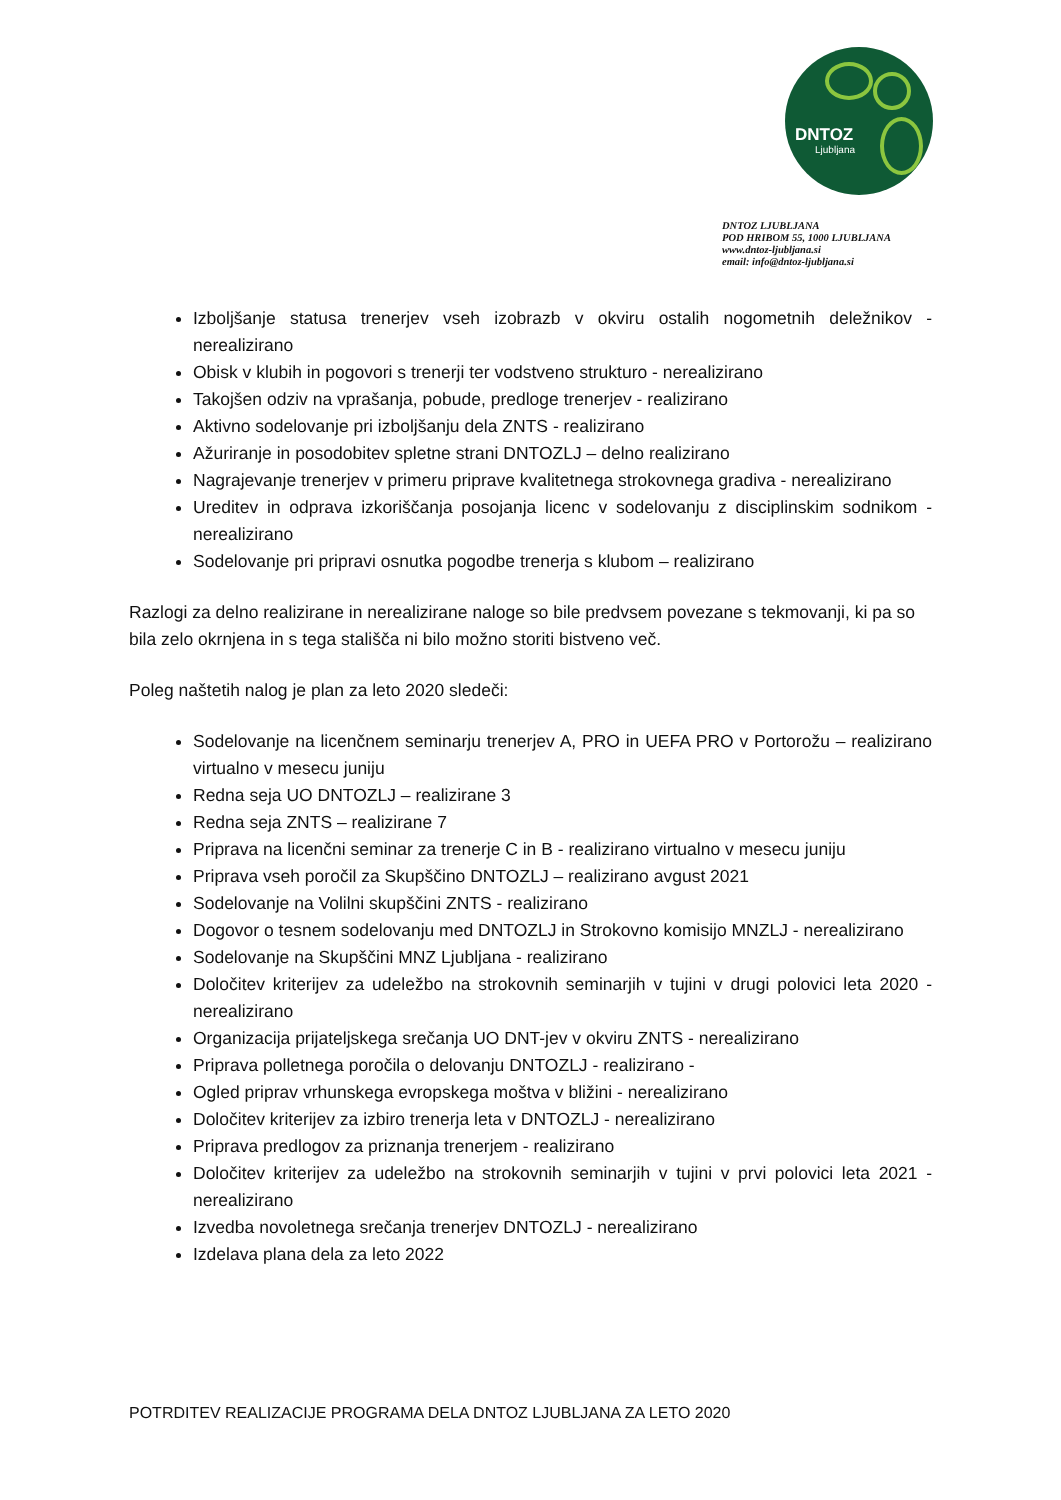DNTOZ
Ljubljana
DNTOZ LJUBLJANA
POD HRIBOM 55, 1000 LJUBLJANA
www.dntoz-ljubljana.si
email: info@dntoz-ljubljana.si
Izboljšanje statusa trenerjev vseh izobrazb v okviru ostalih nogometnih deležnikov - nerealizirano
Obisk v klubih in pogovori s trenerji ter vodstveno strukturo - nerealizirano
Takojšen odziv na vprašanja, pobude, predloge trenerjev - realizirano
Aktivno sodelovanje pri izboljšanju dela ZNTS - realizirano
Ažuriranje in posodobitev spletne strani DNTOZLJ – delno realizirano
Nagrajevanje trenerjev v primeru priprave kvalitetnega strokovnega gradiva - nerealizirano
Ureditev in odprava izkoriščanja posojanja licenc v sodelovanju z disciplinskim sodnikom - nerealizirano
Sodelovanje pri pripravi osnutka pogodbe trenerja s klubom – realizirano
Razlogi za delno realizirane in nerealizirane naloge so bile predvsem povezane s tekmovanji, ki pa so bila zelo okrnjena in s tega stališča ni bilo možno storiti bistveno več.
Poleg naštetih nalog je plan za leto 2020 sledeči:
Sodelovanje na licenčnem seminarju trenerjev A, PRO in UEFA PRO v Portorožu – realizirano virtualno v mesecu juniju
Redna seja UO DNTOZLJ – realizirane 3
Redna seja ZNTS – realizirane 7
Priprava na licenčni seminar za trenerje C in B - realizirano virtualno v mesecu juniju
Priprava vseh poročil za Skupščino DNTOZLJ – realizirano avgust 2021
Sodelovanje na Volilni skupščini ZNTS - realizirano
Dogovor o tesnem sodelovanju med DNTOZLJ in Strokovno komisijo MNZLJ - nerealizirano
Sodelovanje na Skupščini MNZ Ljubljana - realizirano
Določitev kriterijev za udeležbo na strokovnih seminarjih v tujini v drugi polovici leta 2020 - nerealizirano
Organizacija prijateljskega srečanja UO DNT-jev v okviru ZNTS - nerealizirano
Priprava polletnega poročila o delovanju DNTOZLJ - realizirano -
Ogled priprav vrhunskega evropskega moštva v bližini - nerealizirano
Določitev kriterijev za izbiro trenerja leta v DNTOZLJ - nerealizirano
Priprava predlogov za priznanja trenerjem - realizirano
Določitev kriterijev za udeležbo na strokovnih seminarjih v tujini v prvi polovici leta 2021 - nerealizirano
Izvedba novoletnega srečanja trenerjev DNTOZLJ - nerealizirano
Izdelava plana dela za leto 2022
POTRDITEV REALIZACIJE PROGRAMA DELA DNTOZ LJUBLJANA ZA LETO 2020